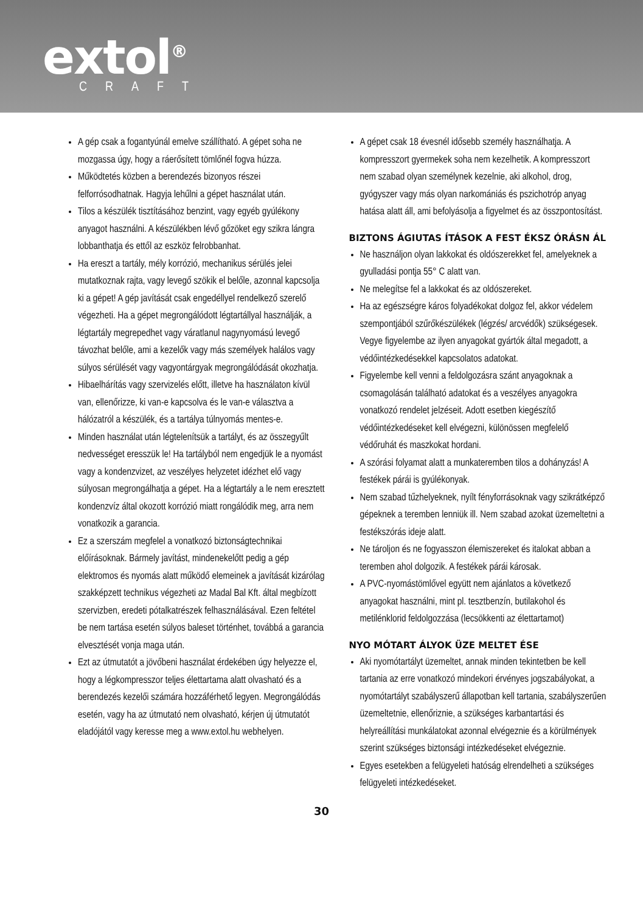extol<sup>®</sup>
CRAFT
A gép csak a fogantyúnál emelve szállítható. A gépet soha ne mozgassa úgy, hogy a ráerősített tömlőnél fogva húzza.
Működtetés közben a berendezés bizonyos részei felforrósodhatnak. Hagyja lehűlni a gépet használat után.
Tilos a készülék tisztításához benzint, vagy egyéb gyúlékony anyagot használni. A készülékben lévő gőzöket egy szikra lángra lobbanthatja és ettől az eszköz felrobbanhat.
Ha ereszt a tartály, mély korrózió, mechanikus sérülés jelei mutatkoznak rajta, vagy levegő szökik el belőle, azonnal kapcsolja ki a gépet! A gép javítását csak engedéllyel rendelkező szerelő végezheti. Ha a gépet megrongálódott légtartállyal használják, a légtartály megrepedhet vagy váratlanul nagynyomású levegő távozhat belőle, ami a kezelők vagy más személyek halálos vagy súlyos sérülését vagy vagyontárgyak megrongálódását okozhatja.
Hibaelhárítás vagy szervizelés előtt, illetve ha használaton kívül van, ellenőrizze, ki van-e kapcsolva és le van-e választva a hálózatról a készülék, és a tartálya túlnyomás mentes-e.
Minden használat után légtelenítsük a tartályt, és az összegyűlt nedvességet eresszük le! Ha tartályból nem engedjük le a nyomást vagy a kondenzvizet, az veszélyes helyzetet idézhet elő vagy súlyosan megrongálhatja a gépet. Ha a légtartály a le nem eresztett kondenzvíz által okozott korrózió miatt rongálódik meg, arra nem vonatkozik a garancia.
Ez a szerszám megfelel a vonatkozó biztonságtechnikai előírásoknak. Bármely javítást, mindenekelőtt pedig a gép elektromos és nyomás alatt működő elemeinek a javítását kizárólag szakképzett technikus végezheti az Madal Bal Kft. által megbízott szervizben, eredeti pótalkatrészek felhasználásával. Ezen feltétel be nem tartása esetén súlyos baleset történhet, továbbá a garancia elvesztését vonja maga után.
Ezt az útmutatót a jövőbeni használat érdekében úgy helyezze el, hogy a légkompresszor teljes élettartama alatt olvasható és a berendezés kezelői számára hozzáférhető legyen. Megrongálódás esetén, vagy ha az útmutató nem olvasható, kérjen új útmutatót eladójától vagy keresse meg a www.extol.hu webhelyen.
A gépet csak 18 évesnél idősebb személy használhatja. A kompresszort gyermekek soha nem kezelhetik. A kompresszort nem szabad olyan személynek kezelnie, aki alkohol, drog, gyógyszer vagy más olyan narkomániás és pszichotróp anyag hatása alatt áll, ami befolyásolja a figyelmet és az összpontosítást.
BIZTONS ÁGIUTAS ÍTÁSOK A FEST ÉKSZ ÓRÁSN ÁL
Ne használjon olyan lakkokat és oldószerekket fel, amelyeknek a gyulladási pontja 55° C alatt van.
Ne melegítse fel a lakkokat és az oldószereket.
Ha az egészségre káros folyadékokat dolgoz fel, akkor védelem szempontjából szűrőkészülékek (légzés/ arcvédők) szükségesek. Vegye figyelembe az ilyen anyagokat gyártók által megadott, a védőintézkedésekkel kapcsolatos adatokat.
Figyelembe kell venni a feldolgozásra szánt anyagoknak a csomagolásán található adatokat és a veszélyes anyagokra vonatkozó rendelet jelzéseit. Adott esetben kiegészítő védőintézkedéseket kell elvégezni, különössen megfelelő védőruhát és maszkokat hordani.
A szórási folyamat alatt a munkateremben tilos a dohányzás! A festékek párái is gyúlékonyak.
Nem szabad tűzhelyeknek, nyílt fényforrásoknak vagy szikrátképző gépeknek a teremben lenniük ill. Nem szabad azokat üzemeltetni a festékszórás ideje alatt.
Ne tároljon és ne fogyasszon élemiszereket és italokat abban a teremben ahol dolgozik. A festékek párái károsak.
A PVC-nyomástömlővel együtt nem ajánlatos a következő anyagokat használni, mint pl. tesztbenzín, butilakohol és metilénklorid feldolgozzása (lecsökkenti az élettartamot)
NYO MÓTART ÁLYOK ÜZE MELTET ÉSE
Aki nyomótartályt üzemeltet, annak minden tekintetben be kell tartania az erre vonatkozó mindekori érvényes jogszabályokat, a nyomótartályt szabályszerű állapotban kell tartania, szabályszerűen üzemeltetnie, ellenőriznie, a szükséges karbantartási és helyreállítási munkálatokat azonnal elvégeznie és a körülmények szerint szükséges biztonsági intézkedéseket elvégeznie.
Egyes esetekben a felügyeleti hatóság elrendelheti a szükséges felügyeleti intézkedéseket.
30